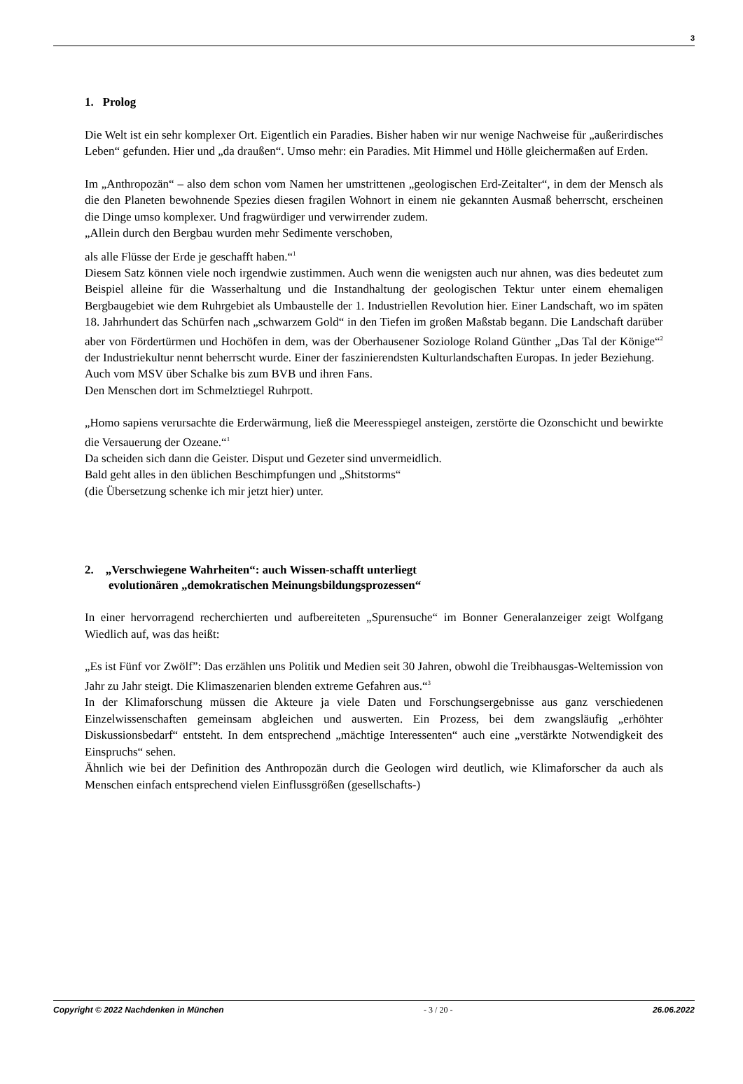3
1. Prolog
Die Welt ist ein sehr komplexer Ort. Eigentlich ein Paradies. Bisher haben wir nur wenige Nachweise für „außerirdisches Leben“ gefunden. Hier und „da draußen“. Umso mehr: ein Paradies. Mit Himmel und Hölle gleichermaßen auf Erden.
Im „Anthropozän“ – also dem schon vom Namen her umstrittenen „geologischen Erd-Zeitalter“, in dem der Mensch als die den Planeten bewohnende Spezies diesen fragilen Wohnort in einem nie gekannten Ausmaß beherrscht, erscheinen die Dinge umso komplexer. Und fragwürdiger und verwirrender zudem.
„Allein durch den Bergbau wurden mehr Sedimente verschoben,
als alle Flüsse der Erde je geschafft haben.“<sup>1</sup>
Diesem Satz können viele noch irgendwie zustimmen. Auch wenn die wenigsten auch nur ahnen, was dies bedeutet zum Beispiel alleine für die Wasserhaltung und die Instandhaltung der geologischen Tektur unter einem ehemaligen Bergbaugebiet wie dem Ruhrgebiet als Umbaustelle der 1. Industriellen Revolution hier. Einer Landschaft, wo im späten 18. Jahrhundert das Schürfen nach „schwarzem Gold“ in den Tiefen im großen Maßstab begann. Die Landschaft darüber aber von Fördertürmen und Hochöfen in dem, was der Oberhausener Soziologe Roland Günther „Das Tal der Könige“<sup>2</sup> der Industriekultur nennt beherrscht wurde. Einer der faszinierendsten Kulturlandschaften Europas. In jeder Beziehung.
Auch vom MSV über Schalke bis zum BVB und ihren Fans.
Den Menschen dort im Schmelztiegel Ruhrpott.
„Homo sapiens verursachte die Erderwärmung, ließ die Meeresspiegel ansteigen, zerstörte die Ozonschicht und bewirkte die Versauerung der Ozeane.“<sup>1</sup>
Da scheiden sich dann die Geister. Disput und Gezeter sind unvermeidlich.
Bald geht alles in den üblichen Beschimpfungen und „Shitstorms“
(die Übersetzung schenke ich mir jetzt hier) unter.
2. „Verschwiegene Wahrheiten“: auch Wissen-schafft unterliegt
evolutionären „demokratischen Meinungsbildungsprozessen“
In einer hervorragend recherchierten und aufbereiteten „Spurensuche“ im Bonner Generalanzeiger zeigt Wolfgang Wiedlich auf, was das heißt:
„Es ist Fünf vor Zwölf”: Das erzählen uns Politik und Medien seit 30 Jahren, obwohl die Treibhausgas-Weltemission von Jahr zu Jahr steigt. Die Klimaszenarien blenden extreme Gefahren aus.“<sup>3</sup>
In der Klimaforschung müssen die Akteure ja viele Daten und Forschungsergebnisse aus ganz verschiedenen Einzelwissenschaften gemeinsam abgleichen und auswerten. Ein Prozess, bei dem zwangsläufig „erhöhter Diskussionsbedarf“ entsteht. In dem entsprechend „mächtige Interessenten“ auch eine „verstärkte Notwendigkeit des Einspruchs“ sehen.
Ähnlich wie bei der Definition des Anthropozän durch die Geologen wird deutlich, wie Klimaforscher da auch als Menschen einfach entsprechend vielen Einflussgrößen (gesellschafts-)
Copyright © 2022 Nachdenken in München - 3 / 20 - 26.06.2022